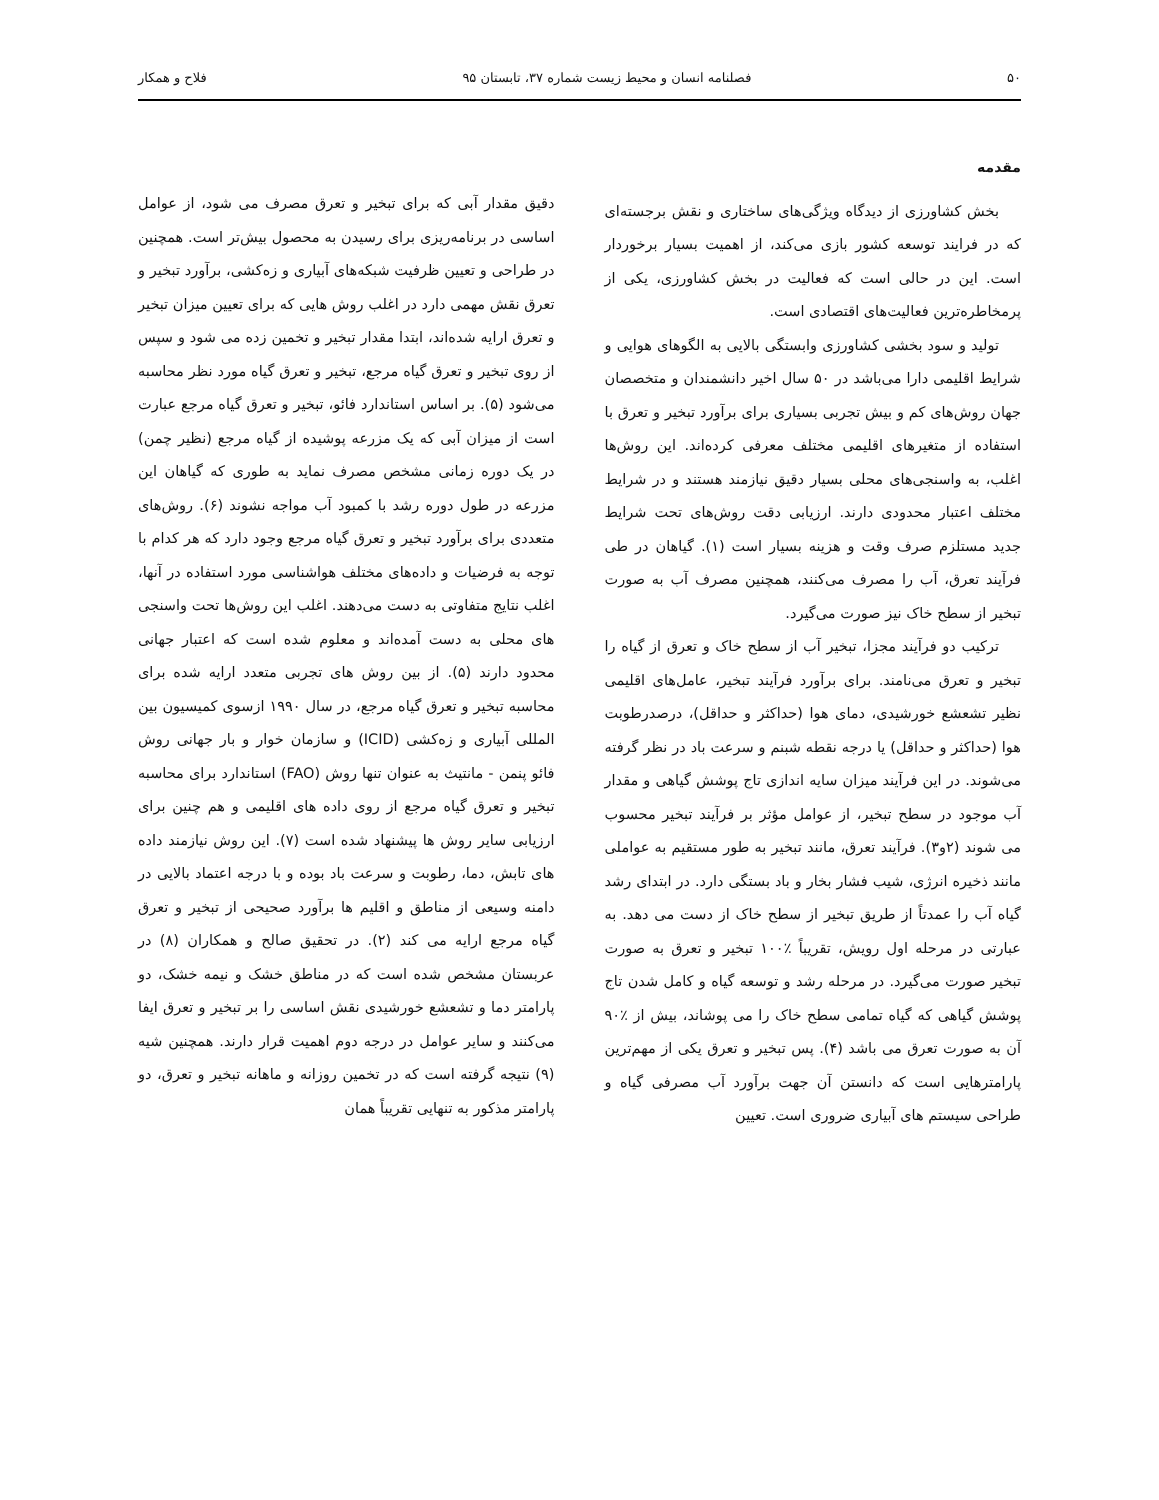۵۰ فصلنامه انسان و محیط زیست شماره ۳۷، تابستان ۹۵ فلاح و همکار
مقدمه
بخش کشاورزی از دیدگاه ویژگی‌های ساختاری و نقش برجسته‌ای که در فرایند توسعه کشور بازی می‌کند، از اهمیت بسیار برخوردار است. این در حالی است که فعالیت در بخش کشاورزی، یکی از پرمخاطره‌ترین فعالیت‌های اقتصادی است.
تولید و سود بخشی کشاورزی وابستگی بالایی به الگوهای هوایی و شرایط اقلیمی دارا می‌باشد در ۵۰ سال اخیر دانشمندان و متخصصان جهان روش‌های کم و بیش تجربی بسیاری برای برآورد تبخیر و تعرق با استفاده از متغیرهای اقلیمی مختلف معرفی کرده‌اند. این روش‌ها اغلب، به واسنجی‌های محلی بسیار دقیق نیازمند هستند و در شرایط مختلف اعتبار محدودی دارند. ارزیابی دقت روش‌های تحت شرایط جدید مستلزم صرف وقت و هزینه بسیار است (۱). گیاهان در طی فرآیند تعرق، آب را مصرف می‌کنند، همچنین مصرف آب به صورت تبخیر از سطح خاک نیز صورت می‌گیرد.
ترکیب دو فرآیند مجزا، تبخیر آب از سطح خاک و تعرق از گیاه را تبخیر و تعرق می‌نامند. برای برآورد فرآیند تبخیر، عامل‌های اقلیمی نظیر تشعشع خورشیدی، دمای هوا (حداکثر و حداقل)، درصدرطوبت هوا (حداکثر و حداقل) یا درجه نقطه شبنم و سرعت باد در نظر گرفته می‌شوند. در این فرآیند میزان سایه اندازی تاج پوشش گیاهی و مقدار آب موجود در سطح تبخیر، از عوامل مؤثر بر فرآیند تبخیر محسوب می شوند (۲و۳). فرآیند تعرق، مانند تبخیر به طور مستقیم به عواملی مانند ذخیره انرژی، شیب فشار بخار و باد بستگی دارد. در ابتدای رشد گیاه آب را عمدتاً از طریق تبخیر از سطح خاک از دست می دهد. به عبارتی در مرحله اول رویش، تقریباً ٪۱۰۰ تبخیر و تعرق به صورت تبخیر صورت می‌گیرد. در مرحله رشد و توسعه گیاه و کامل شدن تاج پوشش گیاهی که گیاه تمامی سطح خاک را می پوشاند، بیش از ٪۹۰ آن به صورت تعرق می باشد (۴). پس تبخیر و تعرق یکی از مهم‌ترین پارامترهایی است که دانستن آن جهت برآورد آب مصرفی گیاه و طراحی سیستم های آبیاری ضروری است. تعیین
دقیق مقدار آبی که برای تبخیر و تعرق مصرف می شود، از عوامل اساسی در برنامه‌ریزی برای رسیدن به محصول بیش‌تر است. همچنین در طراحی و تعیین ظرفیت شبکه‌های آبیاری و زه‌کشی، برآورد تبخیر و تعرق نقش مهمی دارد در اغلب روش هایی که برای تعیین میزان تبخیر و تعرق ارایه شده‌اند، ابتدا مقدار تبخیر و تخمین زده می شود و سپس از روی تبخیر و تعرق گیاه مرجع، تبخیر و تعرق گیاه مورد نظر محاسبه می‌شود (۵). بر اساس استاندارد فائو، تبخیر و تعرق گیاه مرجع عبارت است از میزان آبی که یک مزرعه پوشیده از گیاه مرجع (نظیر چمن) در یک دوره زمانی مشخص مصرف نماید به طوری که گیاهان این مزرعه در طول دوره رشد با کمبود آب مواجه نشوند (۶). روش‌های متعددی برای برآورد تبخیر و تعرق گیاه مرجع وجود دارد که هر کدام با توجه به فرضیات و داده‌های مختلف هواشناسی مورد استفاده در آنها، اغلب نتایج متفاوتی به دست می‌دهند. اغلب این روش‌ها تحت واسنجی های محلی به دست آمده‌اند و معلوم شده است که اعتبار جهانی محدود دارند (۵). از بین روش های تجربی متعدد ارایه شده برای محاسبه تبخیر و تعرق گیاه مرجع، در سال ۱۹۹۰ ازسوی کمیسیون بین المللی آبیاری و زه‌کشی (ICID) و سازمان خوار و بار جهانی روش فائو پنمن - مانتیث به عنوان تنها روش (FAO) استاندارد برای محاسبه تبخیر و تعرق گیاه مرجع از روی داده های اقلیمی و هم چنین برای ارزیابی سایر روش ها پیشنهاد شده است (۷). این روش نیازمند داده های تابش، دما، رطوبت و سرعت باد بوده و با درجه اعتماد بالایی در دامنه وسیعی از مناطق و اقلیم ها برآورد صحیحی از تبخیر و تعرق گیاه مرجع ارایه می کند (۲). در تحقیق صالح و همکاران (۸) در عربستان مشخص شده است که در مناطق خشک و نیمه خشک، دو پارامتر دما و تشعشع خورشیدی نقش اساسی را بر تبخیر و تعرق ایفا می‌کنند و سایر عوامل در درجه دوم اهمیت قرار دارند. همچنین شیه (۹) نتیجه گرفته است که در تخمین روزانه و ماهانه تبخیر و تعرق، دو پارامتر مذکور به تنهایی تقریباً همان